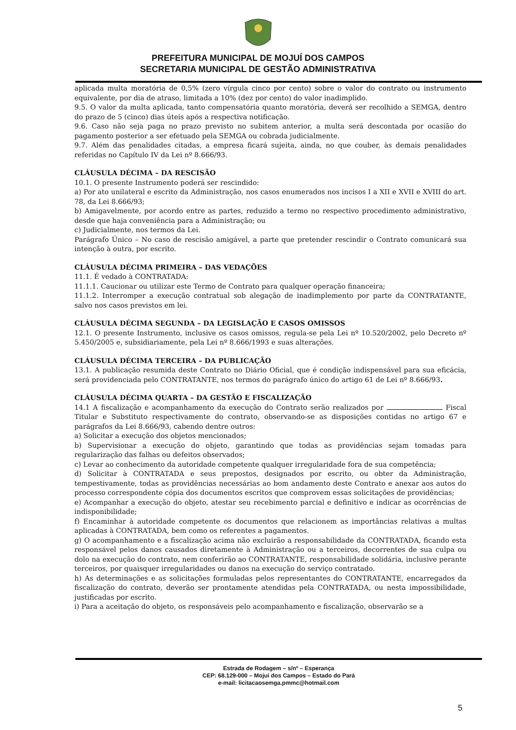PREFEITURA MUNICIPAL DE MOJUÍ DOS CAMPOS
SECRETARIA MUNICIPAL DE GESTÃO ADMINISTRATIVA
aplicada multa moratória de 0,5% (zero vírgula cinco por cento) sobre o valor do contrato ou instrumento equivalente, por dia de atraso, limitada a 10% (dez por cento) do valor inadimplido.
9.5. O valor da multa aplicada, tanto compensatória quanto moratória, deverá ser recolhido a SEMGA, dentro do prazo de 5 (cinco) dias úteis após a respectiva notificação.
9.6. Caso não seja paga no prazo previsto no subitem anterior, a multa será descontada por ocasião do pagamento posterior a ser efetuado pela SEMGA ou cobrada judicialmente.
9.7. Além das penalidades citadas, a empresa ficará sujeita, ainda, no que couber, às demais penalidades referidas no Capítulo IV da Lei nº 8.666/93.
CLÁUSULA DÉCIMA – DA RESCISÃO
10.1. O presente Instrumento poderá ser rescindido:
a) Por ato unilateral e escrito da Administração, nos casos enumerados nos incisos I a XII e XVII e XVIII do art. 78, da Lei 8.666/93;
b) Amigavelmente, por acordo entre as partes, reduzido a termo no respectivo procedimento administrativo, desde que haja conveniência para a Administração; ou
c) Judicialmente, nos termos da Lei.
Parágrafo Único – No caso de rescisão amigável, a parte que pretender rescindir o Contrato comunicará sua intenção à outra, por escrito.
CLÁUSULA DÉCIMA PRIMEIRA – DAS VEDAÇÕES
11.1. É vedado à CONTRATADA:
11.1.1. Caucionar ou utilizar este Termo de Contrato para qualquer operação financeira;
11.1.2. Interromper a execução contratual sob alegação de inadimplemento por parte da CONTRATANTE, salvo nos casos previstos em lei.
CLÁUSULA DÉCIMA SEGUNDA – DA LEGISLAÇÃO E CASOS OMISSOS
12.1. O presente Instrumento, inclusive os casos omissos, regula-se pela Lei nº 10.520/2002, pelo Decreto nº 5.450/2005 e, subsidiariamente, pela Lei nº 8.666/1993 e suas alterações.
CLÁUSULA DÉCIMA TERCEIRA – DA PUBLICAÇÃO
13.1. A publicação resumida deste Contrato no Diário Oficial, que é condição indispensável para sua eficácia, será providenciada pelo CONTRATANTE, nos termos do parágrafo único do artigo 61 de Lei nº 8.666/93.
CLÁUSULA DÉCIMA QUARTA – DA GESTÃO E FISCALIZAÇÃO
14.1 A fiscalização e acompanhamento da execução do Contrato serão realizados por Fiscal Titular e Substituto respectivamente do contrato, observando-se as disposições contidas no artigo 67 e parágrafos da Lei 8.666/93, cabendo dentre outros:
a) Solicitar a execução dos objetos mencionados;
b) Supervisionar a execução do objeto, garantindo que todas as providências sejam tomadas para regularização das falhas ou defeitos observados;
c) Levar ao conhecimento da autoridade competente qualquer irregularidade fora de sua competência;
d) Solicitar à CONTRATADA e seus prepostos, designados por escrito, ou obter da Administração, tempestivamente, todas as providências necessárias ao bom andamento deste Contrato e anexar aos autos do processo correspondente cópia dos documentos escritos que comprovem essas solicitações de providências;
e) Acompanhar a execução do objeto, atestar seu recebimento parcial e definitivo e indicar as ocorrências de indisponibilidade;
f) Encaminhar à autoridade competente os documentos que relacionem as importâncias relativas a multas aplicadas à CONTRATADA, bem como os referentes a pagamentos.
g) O acompanhamento e a fiscalização acima não excluirão a responsabilidade da CONTRATADA, ficando esta responsável pelos danos causados diretamente à Administração ou a terceiros, decorrentes de sua culpa ou dolo na execução do contrato, nem conferirão ao CONTRATANTE, responsabilidade solidária, inclusive perante terceiros, por quaisquer irregularidades ou danos na execução do serviço contratado.
h) As determinações e as solicitações formuladas pelos representantes do CONTRATANTE, encarregados da fiscalização do contrato, deverão ser prontamente atendidas pela CONTRATADA, ou nesta impossibilidade, justificadas por escrito.
i) Para a aceitação do objeto, os responsáveis pelo acompanhamento e fiscalização, observarão se a
Estrada de Rodagem – s/nº – Esperança
CEP: 68.129-000 – Mojuí dos Campos – Estado do Pará
e-mail: licitacaosemga.pmmc@hotmail.com
5